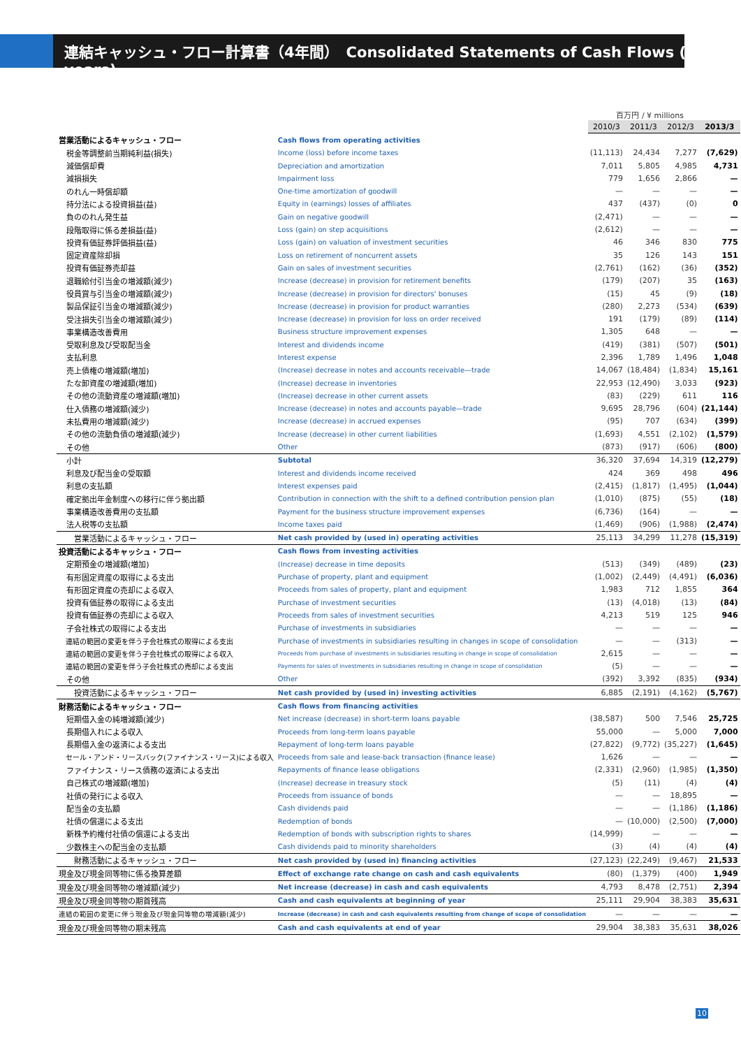連結キャッシュ・フロー計算書（4年間）　Consolidated Statements of Cash Flows (4 years)
百万円 / ¥ millions
| | | 2010/3 | 2011/3 | 2012/3 | 2013/3 |
| 営業活動によるキャッシュ・フロー | Cash flows from operating activities | | | | |
| 税金等調整前当期純利益(損失) | Income (loss) before income taxes | (11,113) | 24,434 | 7,277 | (7,629) |
| 減価償却費 | Depreciation and amortization | 7,011 | 5,805 | 4,985 | 4,731 |
| 減損損失 | Impairment loss | 779 | 1,656 | 2,866 | — |
| のれん一時償却額 | One-time amortization of goodwill | — | — | — | — |
| 持分法による投資損益(益) | Equity in (earnings) losses of affiliates | 437 | (437) | (0) | 0 |
| 負ののれん発生益 | Gain on negative goodwill | (2,471) | — | — | — |
| 段階取得に係る差損益(益) | Loss (gain) on step acquisitions | (2,612) | — | — | — |
| 投資有価証券評価損益(益) | Loss (gain) on valuation of investment securities | 46 | 346 | 830 | 775 |
| 固定資産除却損 | Loss on retirement of noncurrent assets | 35 | 126 | 143 | 151 |
| 投資有価証券売却益 | Gain on sales of investment securities | (2,761) | (162) | (36) | (352) |
| 退職給付引当金の増減額(減少) | Increase (decrease) in provision for retirement benefits | (179) | (207) | 35 | (163) |
| 役員賞与引当金の増減額(減少) | Increase (decrease) in provision for directors' bonuses | (15) | 45 | (9) | (18) |
| 製品保証引当金の増減額(減少) | Increase (decrease) in provision for product warranties | (280) | 2,273 | (534) | (639) |
| 受注損失引当金の増減額(減少) | Increase (decrease) in provision for loss on order received | 191 | (179) | (89) | (114) |
| 事業構造改善費用 | Business structure improvement expenses | 1,305 | 648 | — | — |
| 受取利息及び受取配当金 | Interest and dividends income | (419) | (381) | (507) | (501) |
| 支払利息 | Interest expense | 2,396 | 1,789 | 1,496 | 1,048 |
| 売上債権の増減額(増加) | (Increase) decrease in notes and accounts receivable—trade | 14,067 | (18,484) | (1,834) | 15,161 |
| たな卸資産の増減額(増加) | (Increase) decrease in inventories | 22,953 | (12,490) | 3,033 | (923) |
| その他の流動資産の増減額(増加) | (Increase) decrease in other current assets | (83) | (229) | 611 | 116 |
| 仕入債務の増減額(減少) | Increase (decrease) in notes and accounts payable—trade | 9,695 | 28,796 | (604) | (21,144) |
| 未払費用の増減額(減少) | Increase (decrease) in accrued expenses | (95) | 707 | (634) | (399) |
| その他の流動負債の増減額(減少) | Increase (decrease) in other current liabilities | (1,693) | 4,551 | (2,102) | (1,579) |
| その他 | Other | (873) | (917) | (606) | (800) |
| 小計 | Subtotal | 36,320 | 37,694 | 14,319 | (12,279) |
| 利息及び配当金の受取額 | Interest and dividends income received | 424 | 369 | 498 | 496 |
| 利息の支払額 | Interest expenses paid | (2,415) | (1,817) | (1,495) | (1,044) |
| 確定拠出年金制度への移行に伴う拠出額 | Contribution in connection with the shift to a defined contribution pension plan | (1,010) | (875) | (55) | (18) |
| 事業構造改善費用の支払額 | Payment for the business structure improvement expenses | (6,736) | (164) | — | — |
| 法人税等の支払額 | Income taxes paid | (1,469) | (906) | (1,988) | (2,474) |
| 営業活動によるキャッシュ・フロー | Net cash provided by (used in) operating activities | 25,113 | 34,299 | 11,278 | (15,319) |
| 投資活動によるキャッシュ・フロー | Cash flows from investing activities | | | | |
| 定期預金の増減額(増加) | (Increase) decrease in time deposits | (513) | (349) | (489) | (23) |
| 有形固定資産の取得による支出 | Purchase of property, plant and equipment | (1,002) | (2,449) | (4,491) | (6,036) |
| 有形固定資産の売却による収入 | Proceeds from sales of property, plant and equipment | 1,983 | 712 | 1,855 | 364 |
| 投資有価証券の取得による支出 | Purchase of investment securities | (13) | (4,018) | (13) | (84) |
| 投資有価証券の売却による収入 | Proceeds from sales of investment securities | 4,213 | 519 | 125 | 946 |
| 子会社株式の取得による支出 | Purchase of investments in subsidiaries | — | — | — | — |
| 連結の範囲の変更を伴う子会社株式の取得による支出 | Purchase of investments in subsidiaries resulting in changes in scope of consolidation | — | — | (313) | — |
| 連結の範囲の変更を伴う子会社株式の取得による収入 | Proceeds from purchase of investments in subsidiaries resulting in change in scope of consolidation | 2,615 | — | — | — |
| 連結の範囲の変更を伴う子会社株式の売却による支出 | Payments for sales of investments in subsidiaries resulting in change in scope of consolidation | (5) | — | — | — |
| その他 | Other | (392) | 3,392 | (835) | (934) |
| 投資活動によるキャッシュ・フロー | Net cash provided by (used in) investing activities | 6,885 | (2,191) | (4,162) | (5,767) |
| 財務活動によるキャッシュ・フロー | Cash flows from financing activities | | | | |
| 短期借入金の純増減額(減少) | Net increase (decrease) in short-term loans payable | (38,587) | 500 | 7,546 | 25,725 |
| 長期借入れによる収入 | Proceeds from long-term loans payable | 55,000 | — | 5,000 | 7,000 |
| 長期借入金の返済による支出 | Repayment of long-term loans payable | (27,822) | (9,772) | (35,227) | (1,645) |
| セール・アンド・リースバック(ファイナンス・リース)による収入 | Proceeds from sale and lease-back transaction (finance lease) | 1,626 | — | — | — |
| ファイナンス・リース債務の返済による支出 | Repayments of finance lease obligations | (2,331) | (2,960) | (1,985) | (1,350) |
| 自己株式の増減額(増加) | (Increase) decrease in treasury stock | (5) | (11) | (4) | (4) |
| 社債の発行による収入 | Proceeds from issuance of bonds | — | — | 18,895 | — |
| 配当金の支払額 | Cash dividends paid | — | — | (1,186) | (1,186) |
| 社債の償還による支出 | Redemption of bonds | — | (10,000) | (2,500) | (7,000) |
| 新株予約権付社債の償還による支出 | Redemption of bonds with subscription rights to shares | (14,999) | — | — | — |
| 少数株主への配当金の支払額 | Cash dividends paid to minority shareholders | (3) | (4) | (4) | (4) |
| 財務活動によるキャッシュ・フロー | Net cash provided by (used in) financing activities | (27,123) | (22,249) | (9,467) | 21,533 |
| 現金及び現金同等物に係る換算差額 | Effect of exchange rate change on cash and cash equivalents | (80) | (1,379) | (400) | 1,949 |
| 現金及び現金同等物の増減額(減少) | Net increase (decrease) in cash and cash equivalents | 4,793 | 8,478 | (2,751) | 2,394 |
| 現金及び現金同等物の期首残高 | Cash and cash equivalents at beginning of year | 25,111 | 29,904 | 38,383 | 35,631 |
| 連結の範囲の変更に伴う現金及び現金同等物の増減額(減少) | Increase (decrease) in cash and cash equivalents resulting from change of scope of consolidation | — | — | — | — |
| 現金及び現金同等物の期末残高 | Cash and cash equivalents at end of year | 29,904 | 38,383 | 35,631 | 38,026 |
10